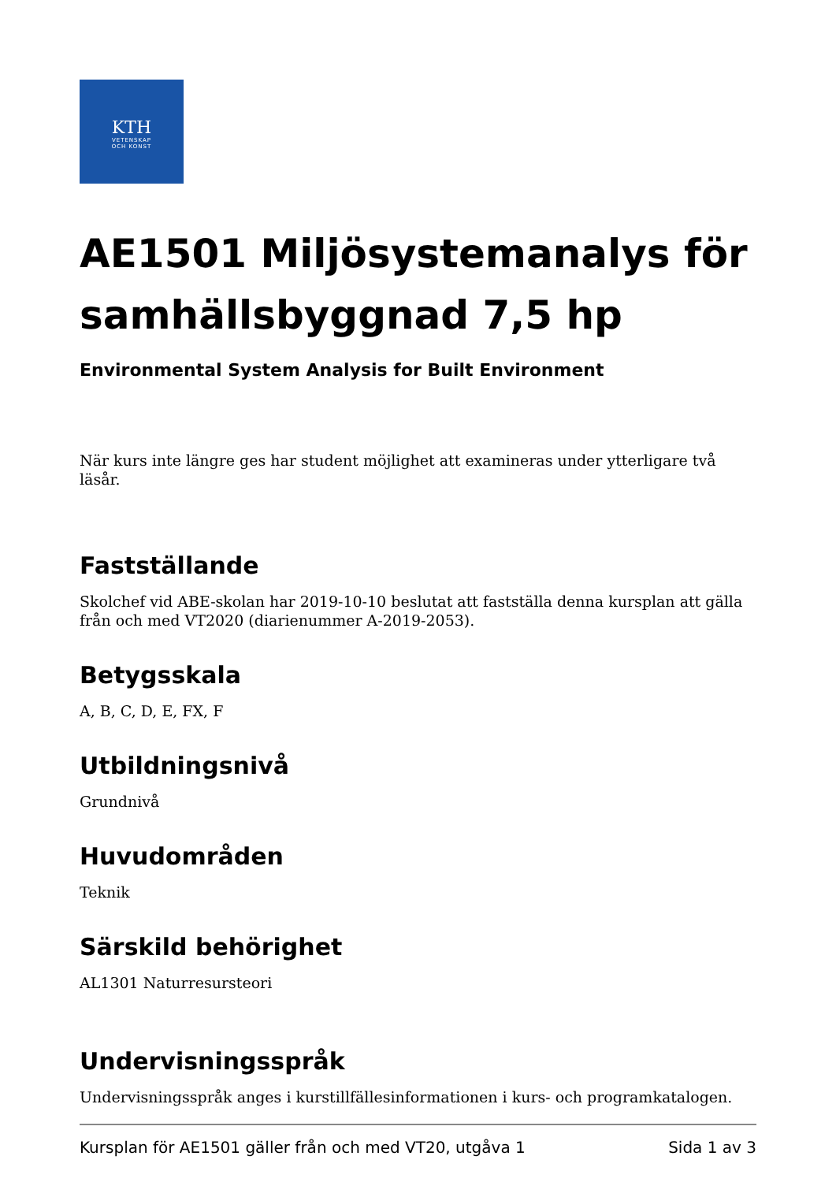KTH
VETENSKAP
OCH KONST
AE1501 Miljösystemanalys för samhällsbyggnad 7,5 hp
Environmental System Analysis for Built Environment
När kurs inte längre ges har student möjlighet att examineras under ytterligare två läsår.
Fastställande
Skolchef vid ABE-skolan har 2019-10-10 beslutat att fastställa denna kursplan att gälla från och med VT2020 (diarienummer A-2019-2053).
Betygsskala
A, B, C, D, E, FX, F
Utbildningsnivå
Grundnivå
Huvudområden
Teknik
Särskild behörighet
AL1301 Naturresursteori
Undervisningsspråk
Undervisningsspråk anges i kurstillfällesinformationen i kurs- och programkatalogen.
Kursplan för AE1501 gäller från och med VT20, utgåva 1 Sida 1 av 3